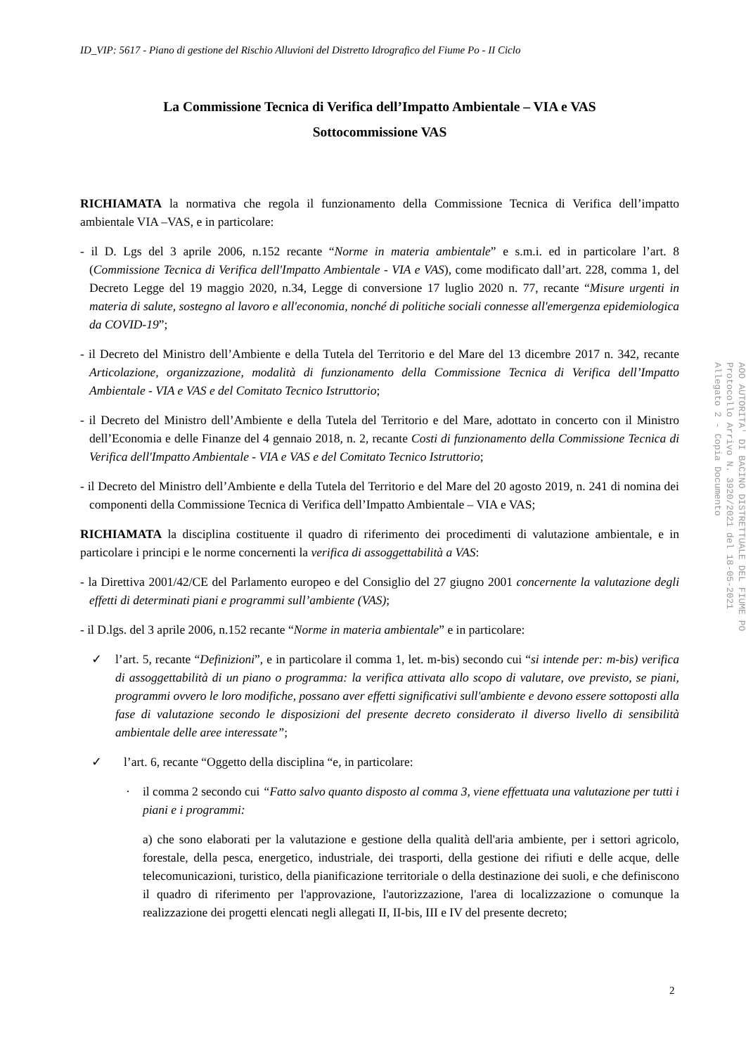ID_VIP: 5617 - Piano di gestione del Rischio Alluvioni del Distretto Idrografico del Fiume Po - II Ciclo
La Commissione Tecnica di Verifica dell’Impatto Ambientale – VIA e VAS
Sottocommissione VAS
RICHIAMATA la normativa che regola il funzionamento della Commissione Tecnica di Verifica dell’impatto ambientale VIA –VAS, e in particolare:
- il D. Lgs del 3 aprile 2006, n.152 recante “Norme in materia ambientale” e s.m.i. ed in particolare l’art. 8 (Commissione Tecnica di Verifica dell'Impatto Ambientale - VIA e VAS), come modificato dall’art. 228, comma 1, del Decreto Legge del 19 maggio 2020, n.34, Legge di conversione 17 luglio 2020 n. 77, recante “Misure urgenti in materia di salute, sostegno al lavoro e all'economia, nonché di politiche sociali connesse all'emergenza epidemiologica da COVID-19”;
- il Decreto del Ministro dell’Ambiente e della Tutela del Territorio e del Mare del 13 dicembre 2017 n. 342, recante Articolazione, organizzazione, modalità di funzionamento della Commissione Tecnica di Verifica dell’Impatto Ambientale - VIA e VAS e del Comitato Tecnico Istruttorio;
- il Decreto del Ministro dell’Ambiente e della Tutela del Territorio e del Mare, adottato in concerto con il Ministro dell’Economia e delle Finanze del 4 gennaio 2018, n. 2, recante Costi di funzionamento della Commissione Tecnica di Verifica dell'Impatto Ambientale - VIA e VAS e del Comitato Tecnico Istruttorio;
- il Decreto del Ministro dell’Ambiente e della Tutela del Territorio e del Mare del 20 agosto 2019, n. 241 di nomina dei componenti della Commissione Tecnica di Verifica dell’Impatto Ambientale – VIA e VAS;
RICHIAMATA la disciplina costituente il quadro di riferimento dei procedimenti di valutazione ambientale, e in particolare i principi e le norme concernenti la verifica di assoggettabilità a VAS:
- la Direttiva 2001/42/CE del Parlamento europeo e del Consiglio del 27 giugno 2001 concernente la valutazione degli effetti di determinati piani e programmi sull’ambiente (VAS);
- il D.lgs. del 3 aprile 2006, n.152 recante “Norme in materia ambientale” e in particolare:
✓ l’art. 5, recante “Definizioni”, e in particolare il comma 1, let. m-bis) secondo cui “si intende per: m-bis) verifica di assoggettabilità di un piano o programma: la verifica attivata allo scopo di valutare, ove previsto, se piani, programmi ovvero le loro modifiche, possano aver effetti significativi sull'ambiente e devono essere sottoposti alla fase di valutazione secondo le disposizioni del presente decreto considerato il diverso livello di sensibilità ambientale delle aree interessate”;
✓ l’art. 6, recante “Oggetto della disciplina “e, in particolare:
· il comma 2 secondo cui “Fatto salvo quanto disposto al comma 3, viene effettuata una valutazione per tutti i piani e i programmi:
a) che sono elaborati per la valutazione e gestione della qualità dell'aria ambiente, per i settori agricolo, forestale, della pesca, energetico, industriale, dei trasporti, della gestione dei rifiuti e delle acque, delle telecomunicazioni, turistico, della pianificazione territoriale o della destinazione dei suoli, e che definiscono il quadro di riferimento per l'approvazione, l'autorizzazione, l'area di localizzazione o comunque la realizzazione dei progetti elencati negli allegati II, II-bis, III e IV del presente decreto;
2
AOO AUTORITA' DI BACINO DISTRETTUALE DEL FIUME PO
Protocollo Arrivo N. 3920/2021 del 18-05-2021
Allegato 2 - Copia Documento